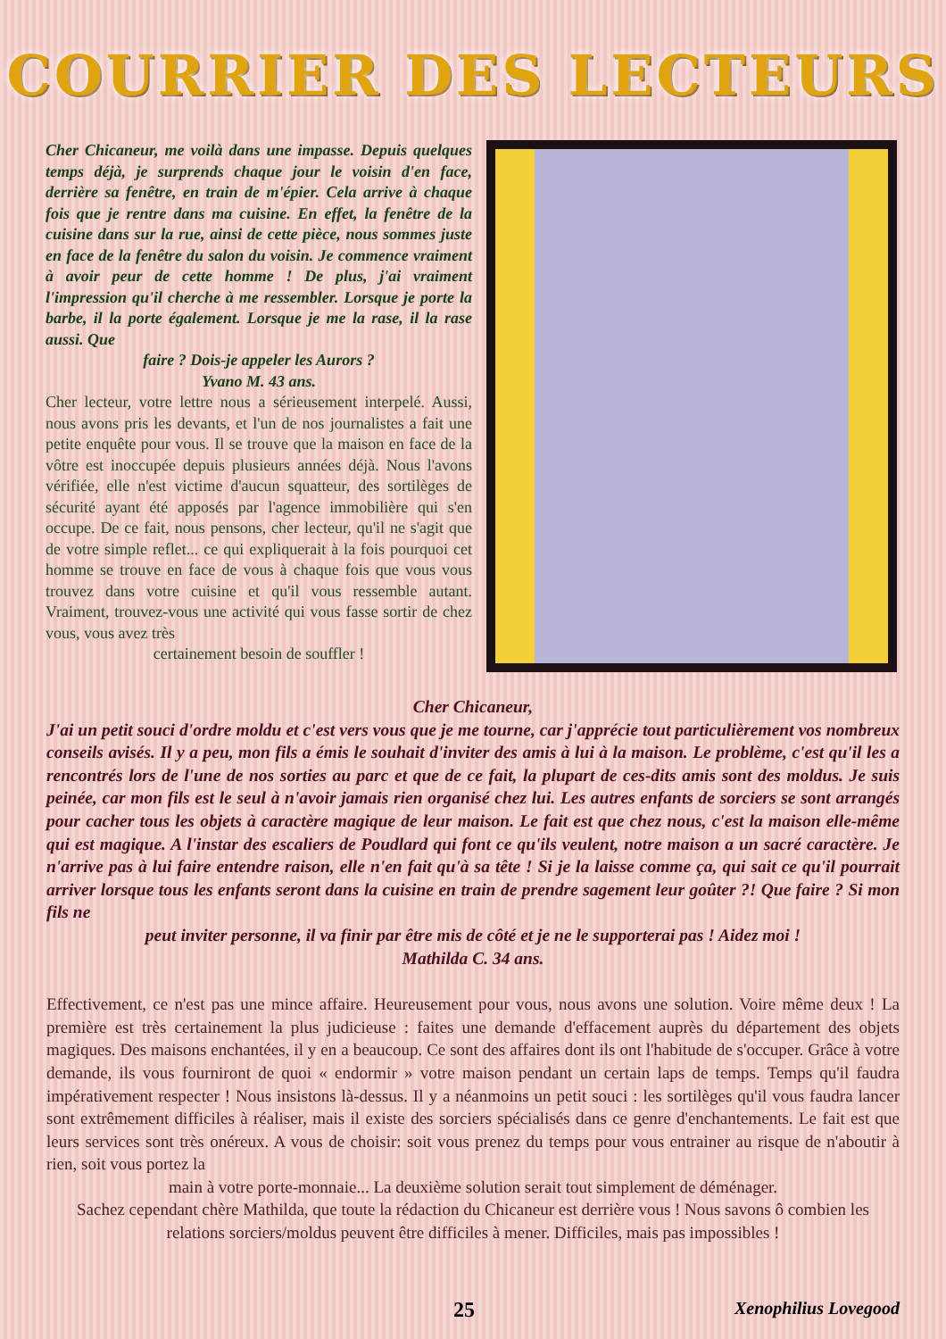COURRIER DES LECTEURS
Cher Chicaneur, me voilà dans une impasse. Depuis quelques temps déjà, je surprends chaque jour le voisin d'en face, derrière sa fenêtre, en train de m'épier. Cela arrive à chaque fois que je rentre dans ma cuisine. En effet, la fenêtre de la cuisine dans sur la rue, ainsi de cette pièce, nous sommes juste en face de la fenêtre du salon du voisin. Je commence vraiment à avoir peur de cette homme ! De plus, j'ai vraiment l'impression qu'il cherche à me ressembler. Lorsque je porte la barbe, il la porte également. Lorsque je me la rase, il la rase aussi. Que
faire ? Dois-je appeler les Aurors ?
Yvano M. 43 ans.
Cher lecteur, votre lettre nous a sérieusement interpelé. Aussi, nous avons pris les devants, et l'un de nos journalistes a fait une petite enquête pour vous. Il se trouve que la maison en face de la vôtre est inoccupée depuis plusieurs années déjà. Nous l'avons vérifiée, elle n'est victime d'aucun squatteur, des sortilèges de sécurité ayant été apposés par l'agence immobilière qui s'en occupe. De ce fait, nous pensons, cher lecteur, qu'il ne s'agit que de votre simple reflet... ce qui expliquerait à la fois pourquoi cet homme se trouve en face de vous à chaque fois que vous vous trouvez dans votre cuisine et qu'il vous ressemble autant. Vraiment, trouvez-vous une activité qui vous fasse sortir de chez vous, vous avez très
certainement besoin de souffler !
Cher Chicaneur,
J'ai un petit souci d'ordre moldu et c'est vers vous que je me tourne, car j'apprécie tout particulièrement vos nombreux conseils avisés. Il y a peu, mon fils a émis le souhait d'inviter des amis à lui à la maison. Le problème, c'est qu'il les a rencontrés lors de l'une de nos sorties au parc et que de ce fait, la plupart de ces-dits amis sont des moldus. Je suis peinée, car mon fils est le seul à n'avoir jamais rien organisé chez lui. Les autres enfants de sorciers se sont arrangés pour cacher tous les objets à caractère magique de leur maison. Le fait est que chez nous, c'est la maison elle-même qui est magique. A l'instar des escaliers de Poudlard qui font ce qu'ils veulent, notre maison a un sacré caractère. Je n'arrive pas à lui faire entendre raison, elle n'en fait qu'à sa tête ! Si je la laisse comme ça, qui sait ce qu'il pourrait arriver lorsque tous les enfants seront dans la cuisine en train de prendre sagement leur goûter ?! Que faire ? Si mon fils ne
peut inviter personne, il va finir par être mis de côté et je ne le supporterai pas ! Aidez moi !
Mathilda C. 34 ans.
Effectivement, ce n'est pas une mince affaire. Heureusement pour vous, nous avons une solution. Voire même deux ! La première est très certainement la plus judicieuse : faites une demande d'effacement auprès du département des objets magiques. Des maisons enchantées, il y en a beaucoup. Ce sont des affaires dont ils ont l'habitude de s'occuper. Grâce à votre demande, ils vous fourniront de quoi « endormir » votre maison pendant un certain laps de temps. Temps qu'il faudra impérativement respecter ! Nous insistons là-dessus. Il y a néanmoins un petit souci : les sortilèges qu'il vous faudra lancer sont extrêmement difficiles à réaliser, mais il existe des sorciers spécialisés dans ce genre d'enchantements. Le fait est que leurs services sont très onéreux. A vous de choisir: soit vous prenez du temps pour vous entrainer au risque de n'aboutir à rien, soit vous portez la
main à votre porte-monnaie... La deuxième solution serait tout simplement de déménager.
Sachez cependant chère Mathilda, que toute la rédaction du Chicaneur est derrière vous ! Nous savons ô combien les relations sorciers/moldus peuvent être difficiles à mener. Difficiles, mais pas impossibles !
25 Xenophilius Lovegood